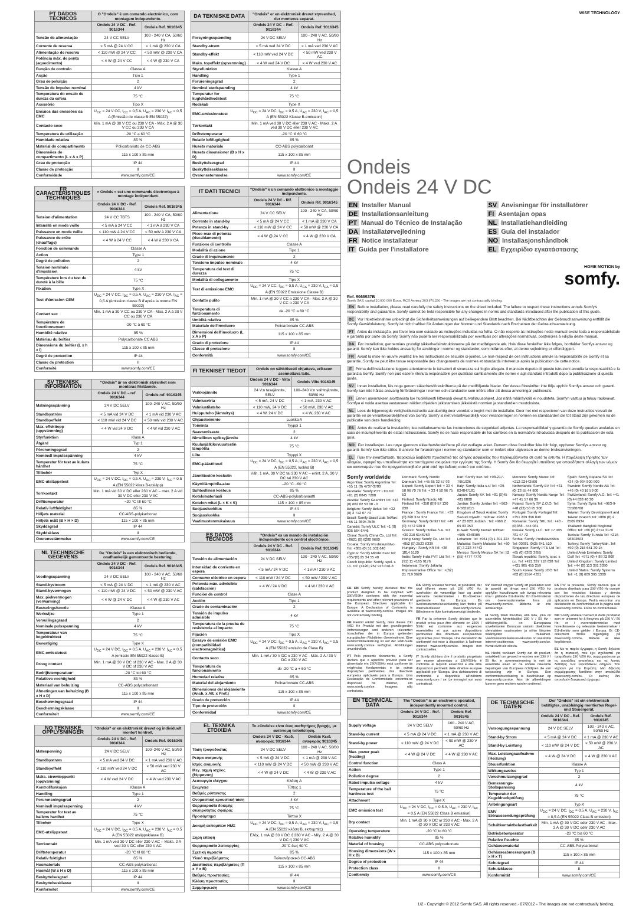| PT DADOS TÉCNICOS | O "Ondeis" é um comando electrónico, com montagem independente. | |
| --- | --- | --- |
| | Ondeis 24 V DC - Ref. 9016344 | Ondeis Ref. 9016345 |
| Tensão de alimentação | 24 V CC SELV | 100 - 240 V CA, 50/60 Hz |
| Corrente de reserva | < 5 mA @ 24 V CC | < 1 mA @ 230 V CA |
| Alimentação de reserva | < 110 mW @ 24 V CC | < 50 mW @ 230 V CA |
| Potência máx. de ponta (aquecimento) | < 4 W @ 24 V CC | < 4 W @ 230 V CA |
| Função de controlo | Classe A | |
| Acção | Tipo 1 | |
| Grau de poluição | 2 | |
| Tensão de impulso nominal | 4 kV | |
| Temperatura do ensaio de dureza da esfera | 75 °C | |
| Acessório | Tipo X | |
| Ensaios das emissões da EMC | U<sub>CC</sub> = 24 V CC, I<sub>CC</sub> = 0,5 A, U<sub>AC</sub> = 230 V, I<sub>AC</sub> = 0,5 A (Emissão de classe B EN 55022) | |
| Contacto seco | Mín. 1 mA @ 30 V CC ou 230 V CA - Máx. 2 A @ 30 V CC ou 230 V CA | |
| Temperatura de utilização | -20 °C a 60 °C | |
| Humidade relativa | 85 % | |
| Material do compartimento | Policarbonato de CC-ABS | |
| Dimensões do compartimento (L x A x P) | 115 x 100 x 85 mm | |
| Grau de protecção | IP 44 | |
| Classe de protecção | II | |
| Conformidade | www.somfy.com/CE | |
| FR CARACTÉRISTIQUES TECHNIQUES | « Ondeis » est une commande électronique à montage indépendant. | |
| --- | --- | --- |
| | Ondeis 24 V DC - Ref. 9016344 | Ondeis Ref. 9016345 |
| Tension d'alimentation | 24 V CC TBTS | 100 - 240 V CA, 50/60 Hz |
| Intensité en mode veille | < 5 mA à 24 V CC | < 1 mA à 230 V CA |
| Puissance en mode veille | < 110 mW à 24 V CC | < 50 mW à 230 V CA |
| Puissance de crête (chauffage) | < 4 W à 24 V CC | < 4 W à 230 V CA |
| Fonction de commande | Classe A | |
| Action | Type 1 | |
| Degré de pollution | 2 | |
| Tension nominale d'impulsion | 4 kV | |
| Température lors du test de dureté à la bille | 75 °C | |
| Fixation | Type X | |
| Test d'émission CEM | U<sub>DC</sub> = 24 V CC, I<sub>DC</sub> = 0,5 A, U<sub>AC</sub> = 230 V CA, I<sub>AC</sub> = 0,5 A (émission classe B d'après la norme EN 55022) | |
| Contact sec | Min. 1 mA à 30 V CC ou 230 V CA - Max. 2 A à 30 V CC ou 230 V CA | |
| Température de fonctionnement | -20 °C à 60 °C | |
| Humidité relative | 85 % | |
| Matériau du boîtier | Polycarbonate CC ABS | |
| Dimensions du boîtier (L x h x l) | 115 x 100 x 85 mm | |
| Degré de protection | IP 44 | |
| Classe de protection | II | |
| Conformité | www.somfy.com/CE | |
| SV TEKNISK INFORMATION | "Ondeis" är en elektronisk styrenhet som monteras fristående. | |
| --- | --- | --- |
| | Ondeis 24 V DC – ref. 9016344 | Ondeis ref. 9016345 |
| Matningsspänning | 24 V DC SELV | 100–240 V AC, 50/60 Hz |
| Standbyström | < 5 mA vid 24 V DC | < 1 mA vid 230 V AC |
| Standbyeffekt | < 110 mW vid 24 V DC | < 50 mW vid 230 V AC |
| Max. effekttopp (uppvärmning) | < 4 W vid 24 V DC | < 4 W vid 230 V AC |
| Styrfunktion | Klass A | |
| Åtgärd | Typ 1 | |
| Föroreningsgrad | 2 | |
| Nominell impulsspänning | 4 kV | |
| Temperatur för test av kulans hårdhet | 75 °C | |
| Tillbehör | Typ X | |
| EMC-utsläppstest | U<sub>DC</sub> = 24 V DC, I<sub>DC</sub> = 0,5 A, U<sub>AC</sub> = 230 V, I<sub>AC</sub> = 0,5 A (EN 55022 klass B-utsläpp) | |
| Torrkontakt | Min. 1 mA vid 30 V DC eller 230 V AC – max. 2 A vid 30 V DC eller 230 V AC | |
| Drifttemperatur | −20 °C till 60 °C | |
| Relativ luftfuktighet | 85 % | |
| Höljets material | CC-ABS-polykarbonat | |
| Höljets mått (B × H × D) | 115 × 100 × 85 mm | |
| Skyddsgrad | IP 44 | |
| Skyddsklass | II | |
| Överensstämmelse | www.somfy.com/CE | |
| NL TECHNISCHE GEGEVENS | De "Ondeis" is een elektronisch bediende, onafhankelijk gemonteerde besturing. | |
| --- | --- | --- |
| | Ondeis 24 V DC - Ref. 9016344 | Ondeis Ref. 9016345 |
| Voedingsspanning | 24 V DC SELV | 100 - 240 V AC, 50/60 Hz |
| Stand-bystroom | < 5 mA @ 24 V DC | < 1 mA @ 230 V AC |
| Stand-byvermogen | < 110 mW @ 24 V DC | < 50 mW @ 230 V AC |
| Max. piekvermogen (verwarming) | < 4 W @ 24 V DC | < 4 W @ 230 V AC |
| Besturingsfunctie | Klasse A | |
| Werkwijze | Type 1 | |
| Vervuilingsgraad | 2 | |
| Nominale pulsspanning | 4 kV | |
| Temperatuur van kogeldruktest | 75 °C | |
| Bevestiging | Type X | |
| EMC-emissietest | U<sub>DC</sub> = 24 V DC, I<sub>DC</sub> = 0,5 A, U<sub>AC</sub> = 230 V, I<sub>AC</sub> = 0,5 A (emissie EN 55022 klasse B) | |
| Droog contact | Min. 1 mA @ 30 V DC of 230 V AC - Max. 2 A @ 30 V DC of 230 V AC | |
| Bedrijfstemperatuur | -20 °C tot 60 °C | |
| Relatieve vochtigheid | 85 % | |
| Materiaal van behuizing | CC-ABS polycarbonaat | |
| Afmetingen van behuizing (B x H x D) | 115 x 100 x 85 mm | |
| Beschermingsgraad | IP 44 | |
| Beschermingsklasse | II | |
| Conformiteit | www.somfy.com/CE | |
| NO TEKNISKE OPPLYSNINGER | "Ondeis" er en elektronisk drevet og individuelt montert kontroll. | |
| --- | --- | --- |
| | Ondeis 24 V DC - Ref. 9016344 | Ondeis Ref. 9016345 |
| Matespenning | 24 V DC SELV | 100–240 V AC, 50/60 Hz |
| Standbystrøm | < 5 mA ved 24 V DC | < 1 mA ved 230 V AC |
| Standbyeffekt | < 110 mW ved 24 V DC | < 50 mW ved 230 V AC |
| Maks. strømtoppunkt (oppvarming) | < 4 W ved 24 V DC | < 4 W ved 230 V AC |
| Kontrollfunksjon | Klasse A | |
| Handling | Type 1 | |
| Forurensningsgrad | 2 | |
| Nominell impulsspenning | 4 kV | |
| Temperatur for test av ballens hardhet | 75 °C | |
| Tilbehør | Type X | |
| EMC-utslippstest | U<sub>DC</sub> = 24 V DC, I<sub>DC</sub> = 0,5 A, U<sub>AC</sub> = 230 V, I<sub>AC</sub> = 0,5 A (EN 55022 utslippsklasse B) | |
| Tørrkontakt | Min. 1 mA ved 30 V DC eller 230 V AC – Maks. 2 A ved 30 V DC eller 230 V AC | |
| Driftstemperatur | -20 °C til 60 °C | |
| Relativ fuktighet | 85 % | |
| Husmateriale | CC-ABS polykarbonat | |
| Husmål (W x H x D) | 115 x 100 x 85 mm | |
| Beskyttelsesgrad | IP 44 | |
| Beskyttelsesklasse | II | |
| Konformitet | www.somfy.com/CE | |
| DA TEKNISKE DATA | "Ondeis" er en elektronisk drevet styreenhed, der monteres separat. | |
| --- | --- | --- |
| | Ondeis 24 V DC – Ref. 9016344 | Ondeis Ref. 9016345 |
| Forsyningsspænding | 24 V DC SELV | 100 - 240 V AC, 50/60 Hz |
| Standby-strøm | < 5 mA ved 24 V DC | < 1 mA ved 230 V AC |
| Standby-effekt | < 110 mW ved 24 V DC | < 50 mW ved 230 V AC |
| Maks. topeffekt (opvarmning) | < 4 W ved 24 V DC | < 4 W ved 230 V AC |
| Styrefunktion | Klasse A | |
| Handling | Type 1 | |
| Forureningsgrad | 2 | |
| Nominel stødspænding | 4 kV | |
| Temperatur for kuglehårdhedstest | 75 °C | |
| Redskab | Type X | |
| EMC-emissionstest | U<sub>DC</sub> = 24 V DC, I<sub>DC</sub> = 0,5 A, U<sub>AC</sub> = 230 V, I<sub>AC</sub> = 0,5 A (EN 55022 Klasse B-emission) | |
| Tørkontakt | Min. 1 mA ved 30 V DC eller 230 V AC - Maks. 2 A ved 30 V DC eller 230 V AC | |
| Driftstemperatur | -20 °C til 60 °C | |
| Relativ luftfugtighed | 85 % | |
| Husets materiale | CC-ABS polycarbonat | |
| Husets dimensioner (B x H x D) | 115 x 100 x 85 mm | |
| Beskyttelsesgrad | IP 44 | |
| Beskyttelsesklasse | II | |
| Overensstemmelse | www.somfy.com/CE | |
| IT DATI TECNICI | "Ondeis" è un comando elettronico a montaggio indipendente. | |
| --- | --- | --- |
| | Ondeis 24 V DC - Rif. 9016344 | Ondeis Rif. 9016345 |
| Alimentazione | 24 V CC SELV | 100 - 240 V CA, 50/60 Hz |
| Corrente in stand-by | < 5 mA @ 24 V CC | < 1 mA @ 230 V CA |
| Potenza in stand-by | < 110 mW @ 24 V CC | < 50 mW @ 230 V CA |
| Picco max di potenza (riscaldamento) | < 4 W @ 24 V CC | < 4 W @ 230 V CA |
| Funzione di controllo | Classe A | |
| Modalità di azione | Tipo 1 | |
| Grado di inquinamento | 2 | |
| Tensione impulso nominale | 4 kV | |
| Temperatura del test di durezza | 75 °C | |
| Modalità di collegamento | Tipo X | |
| Test di emissione EMC | U<sub>DC</sub> = 24 V CC, I<sub>DC</sub> = 0,5 A, U<sub>CA</sub> = 230 V, I<sub>CA</sub> = 0,5 A (EN 55022 Emissione Classe B) | |
| Contatto pulito | Min. 1 mA @ 30 V CC o 230 V CA - Max. 2 A @ 30 V CC o 230 V CA | |
| Temperatura di funzionamento | da -20 °C a 60 °C | |
| Umidità relativa | 85 % | |
| Materiale dell'involucro | Policarbonato CC-ABS | |
| Dimensioni dell'involucro (L x A x P) | 115 x 100 x 85 mm | |
| Grado di protezione | IP 44 | |
| Classe di protezione | II | |
| Conformità | www.somfy.com/CE | |
| FI TEKNISET TIEDOT | Ondeis on sähköisesti ohjattava, erikseen asennettava laite. | |
| --- | --- | --- |
| | Ondeis 24 V DC - Viite 9016344 | Ondeis Viite 9016345 |
| Verkkojännite | 24 V:n tasajännite, SELV | 100–240 V:n vaihtojännite, 50/60 Hz |
| Valmiusvirta | < 5 mA, 24 V DC | < 1 mA, 230 V AC |
| Valmiustilateho | < 110 mW, 24 V DC | < 50 mW, 230 V AC |
| Huipputeho (lämmitys) | < 4 W, 24 V DC | < 4 W, 230 V AC |
| Ohjaustoiminto | Luokka A | |
| Toiminta | Tyyppi 1 | |
| Saastumisaste | 2 | |
| Nimellinen syöksyjännite | 4 kV | |
| Kuulanjälkikovuustestin lämpötila | 75 °C | |
| Liite | Tyyppi X | |
| EMC-päästötesti | U<sub>DC</sub> = 24 V DC, I<sub>DC</sub> = 0,5 A, U<sub>AC</sub> = 230 V, I<sub>AC</sub> = 0,5 A (EN 55022, luokka B) | |
| Jännitteetön kosketin | Väh. 1 mA, 30 V DC tai 230 V AC – enint. 2 A, 30 V DC tai 230 V AC | |
| Käyttölämpötila-alue | –20 °C...60 °C | |
| Suhteellinen kosteus | 85 % | |
| Kotelomateriaali | CC-ABS-polykarbonaatti | |
| Kotelon mitat (L × K × S) | 115 × 100 × 85 mm | |
| Suojausluokitus | IP 44 | |
| Suojausluokka | II | |
| Vaatimustenmukaisuus | www.somfy.com/CE | |
| ES DATOS TÉCNICOS | "Ondeis" es un mando de instalación independiente con control electrónico. | |
| --- | --- | --- |
| | Ondeis 24 V DC - Ref. 9016344 | Ondeis Ref. 9016345 |
| Tensión de alimentación | 24 V DC SELV | 100 - 240 V AC, 50/60 Hz |
| Intensidad de corriente en espera | < 5 mA / 24 V DC | < 1 mA / 230 V AC |
| Consumo eléctrico en espera | < 110 mW / 24 V DC | < 50 mW / 230 V AC |
| Potencia máx. admisible (calefacción) | < 4 W / 24 V DC | < 4 W / 230 V AC |
| Función de control | Clase A | |
| Acción | Tipo 1 | |
| Grado de contaminación | 2 | |
| Tensión de impulso admisible | 4 kV | |
| Temperatura de la prueba de resistencia al impacto | 75 °C | |
| Fijación | Tipo X | |
| Ensayo de emisión EMC (compatibilidad electromagnética) | U<sub>DC</sub> = 24 V DC, I<sub>DC</sub> = 0,5 A, U<sub>AC</sub> = 230 V, I<sub>AC</sub> = 0,5 A (EN 55022 emisión de Clase B) | |
| Contacto seco | Mín. 1 mA / 30 V DC o 230 V AC - Máx. 2 A / 30 V DC o 230 V AC | |
| Temperatura de funcionamiento | de -20 °C a + 60 °C | |
| Humedad relativa | 85 % | |
| Material del alojamiento | Policarbonato CC-ABS | |
| Dimensiones del alojamiento (Anch. x Alt. x Prof.) | 115 x 100 x 85 mm | |
| Grado de protección | IP 44 | |
| Tipo de protección | II | |
| Conformidad | www.somfy.com/CE | |
| EL ΤΕΧΝΙΚΑ ΣΤΟΙΧΕΙΑ | Το «Ondeis» είναι ένας αισθητήρας βροχής, με αυτόνομη τοποθέτηση. | |
| --- | --- | --- |
| | Ondeis 24 V DC - Κωδ. αναφοράς 9016344 | Ondeis Κωδ. αναφοράς 9016345 |
| Τάση τροφοδοσίας | 24 V DC SELV | 100 - 240 V AC, 50/60 Hz |
| Ρεύμα αναμονής | < 5 mA @ 24 V DC | < 1 mA @ 230 V AC |
| Ισχύς αναμονής | < 110 mW @ 24 V DC | < 50 mW @ 230 V AC |
| Μεγ. αιχμή ισχύος (θέρμανση) | < 4 W @ 24 V DC | < 4 W @ 230 V AC |
| Λειτουργία ελέγχου | Κλάση A | |
| Ενέργεια | Τύπος 1 | |
| Βαθμός ρύπανσης | 2 | |
| Ονομαστική κρουστική τάση | 4 kV | |
| Θερμοκρασία δοκιμής σκληρότητας σφαίρας | 75 °C | |
| Προσάρτημα | Τύπου X | |
| Δοκιμή εκπομπών ΗΜΣ | U<sub>DC</sub> = 24 V DC, I<sub>DC</sub> = 0,5 A, U<sub>AC</sub> = 230 V, I<sub>AC</sub> = 0,5 A (EN 55022 κλάση B, εκπομπές) | |
| Ξηρή επαφή | Ελάχ. 1 mA @ 30 V DC ή 230 V AC - Μέγ. 2 A @ 30 V DC ή 230 V AC | |
| Θερμοκρασία λειτουργίας | -20°C έως 60°C | |
| Σχετική υγρασία | 85 % | |
| Υλικό περιβλήματος | Πολυανθρακικό CC-ABS | |
| Διαστάσεις περιβλήματος (Π x Υ x Β) | 115 x 100 x 85 mm | |
| Βαθμός προστασίας | IP 44 | |
| Κλάση προστασίας | II | |
| Συμμόρφωση | www.somfy.com/CE | |
WISE TECHNOLOGY
Ondeis
Ondeis 24 V DC
EN Installer Manual
SV Anvisningar för installatörer
DE Installationsanleitung
FI Asentajan opas
PT Manual do Técnico de Instalação
NL Installatiehandleiding
DA Installatørvejledning
ES Guía del instalador
FR Notice installateur
NO Installasjonshåndbok
IT Guida per l'installatore
EL Εγχειρίδιο εγκατάστασης
HOME MOTION by
somfy.
Ref. 5068537B
Somfy SAS, capital 20.000.000 Euros, RCS Annecy 303.970.230 - The images are not contractually binding.
EN Before installation, please read carefully the safety instructions on the sheet included. The failure to respect these instructions annuls Somfy's responsibility and guarantee. Somfy cannot be held responsible for any changes in norms and standards introduced after the publication of this guide.
DE Vor Inbetriebnahme unbedingt die Sicherheitsanweisungen auf beiliegendem Blatt beachten. Bei Nichtbeachten der Gebrauchsanweisung entfällt die Somfy Gewährleistung. Somfy ist nicht haftbar für Änderungen der Normen und Standards nach Erscheinen der Gebrauchsanweisung.
PT Antes da instalação, por favor leia com cuidado as instruções incluídas na folha. O não respeito às instruções neste manual exclui toda a responsabilidade e garantia por parte da Somfy. Somfy não poderá ser responsabilizada por eventuais por alterações normativas, posteriores à edição deste manual.
DA Før installation, gennemlæs grundigt sikkerhedsinstruktionerne på det medfølgende ark. Hvis disse forskrifter ikke følges, bortfalder Somfys ansvar og garanti. Somfy kan ikke holdes ansvarlig for ændringer i normer og standarder, som indføres efter, at denne vejledning er offentliggjort.
FR Avant la mise en œuvre veuillez lire les instructions de sécurité ci-jointes. Le non-respect de ces instructions annule la responsabilité de Somfy et sa garantie. Somfy ne peut être tenue responsable des changements de normes et standards intervenus après la publication de cette notice.
IT Prima dell'installazione leggere attentamente le istruzioni di sicurezza sul foglio allegato. Il mancato rispetto di queste istruzioni annulla la responsabilità e la garanzia Somfy. Somfy non può essere ritenuta responsabile per qualsiasi cambiamento alle norme e agli standard introdotti dopo la pubblicazione di questa guida.
SV Innan installation, läs noga genom säkerhetsföreskrifterna på det medföljande bladet. Om dessa föreskrifter inte följs upphör Somfys ansvar och garanti. Somfy kan inte hållas ansvarig förförändringar i normer och standarder som införs efter att dessa anvisningar publicerats.
FI Ennen asennuksen aloittamista lue huolellisesti liitteessä olevat turvallisuusohjeet. Jos näitä määräyksiä ei noudateta, Somfyn vastuu ja takuu raukeavat. Somfya ei voida asettaa vastuuseen näiden ohjeiden julkistamisen jälkeisistä normien ja standardien muutoksista.
NL Lees de bijgevoegde veiligheidsinstructie aandachtig door voordat u begint met de installatie. Door het niet respecteren van deze instructies vervalt de garantie en de verantwoordelijkheid van Somfy. Somfy is niet verantwoordelijk voor veranderingen in normen en standaarden die tot stand zijn gekomen na de publicatie van deze handleiding.
ES Antes de realizar la instalación, lea cuidadosamente las instrucciones de seguridad adjuntas. La responsabilidad y garantía de Somfy quedan anuladas en caso de incumplimiento de estas instrucciones. Somfy no se hace responsable de los cambios en la normativa introducida después de la publicación de esta guía.
NO Før installasjon. Les nøye gjennom sikkerhetsforskriftene på det vedlagte arket. Dersom disse forskrifter ikke blir fulgt, opphører Somfys ansvar og garanti. Somfy kan ikke stilles til ansvar for forandringer i normer og standarder som er innført etter utgivelsen av denne bruksanvisningen.
EL Πριν την εγκατάσταση, παρακαλώ διαβάστε προσεκτικά της οδηγίες ασφαλείας που περιλαμβάνονται σε αυτό το έντυπο. Η παράλειψη τήρησης των οδηγιών, αφαιρεί την υπευθυνότητα και ταυτόχρονα ακυρώνει την εγγύηση της Somfy. Η Somfy δεν θα θεωρηθεί υπεύθυνη για οποιαδήποτε αλλαγή των νόμων και κανονισμών που θα πραγματοποιηθούν μετά από την έκδοση αυτού του εντύπου.
Somfy worldwide
Argentina: Somfy Argentina Tel: +55 11 (0) 4737-3700
Australia: Somfy PTY LTD Tel: +61 (2) 8845 7200
Austria: Somfy GesmbH Tel: +43 (0) 662 62 53 08 - 0
Belgium: Somfy Belux Tel: +32 (0) 2 712 07 70
Brasil: Somfy Brasil Ltda Tel/fax: +55 11 3695 3585
Canada: Somfy ULC Tel: +1 (0) 905 564 6446
China: Somfy China Co. Ltd Tel: +8621 (0) 6280 9660
Croatia: Somfy Predstavništvo Tel: +385 (0) 51 502 640
Cyprus: Somfy Middle East Tel: +357(0) 25 34 55 40
Czech Republic: Somfy, spol. s r.o. Tel: (+420) 267 913 076-8
Denmark: Somfy Nordic Danmark Tel: +45 65 32 57 93
Export: Somfy Export Tel: + 33 4 50 96 70 76 Tel: + 33 4 50 96 75 53
Finland: Somfy Nordic AB Finland Tel: +358 (0)9 57 130 230
France : Somfy France Tel. : +33 (0) 820 374 374
Germany: Somfy GmbH Tel: +49 (0) 7472 930 0
Greece: Somfy Hellas S.A. Tel: +30 210 6146768
Hong Kong: Somfy Co. Ltd Tel: +852 (0) 2523 6339
Hungary : Somfy Kft Tel: +36 1814 5120
India: Somfy India PVT Ltd Tel : +(91) 11 4165 9176
Indonesia: Somfy Jakarta Representative Office Tel : +(62) 21 719 3620
Iran: Somfy Iran Tel: +98-217-7951036
Italy: Somfy Italia s.r.l Tel: +39-024847181
Japan: Somfy KK Tel: +81 (0)45 481 6800
Jordan: Somfy Jordan Tel: +962-6-5821615
Kingdom of Saudi Arabia: Somfy Saoudi Riyadh : Tel/Fax: +966 1 47 23 020 Jeddah : Tel: +966 2 69 83 353
Kuwait: Somfy Kuwait Tel/Fax: +965 4348906
Lebanon: Tel: +961 (0) 1 391 224
Malaisia: Somfy Malaisia Tel: +60 (0) 3 228 74743
Mexico: Somfy Mexico SA Tel: 52 (55) 4777 7770
Morocco: Somfy Maroc Tel: +212-22443500
Netherlands: Somfy BV Tel: +31 (0) 23 55 44 900
Norway: Somfy Nordic Norge Tel: +47 41 57 66 39
Poland: Somfy SP Z.O.O. Tel: +48 (22) 50 95 300
Portugal: Somfy Portugal Tel: +351 229 396 840
Romania: Somfy SRL Tel.: +40 - (0)368 - 444 081
Russia: Somfy LLC. Tel: +7 495 781 47 72
Serbia: Somfy Predstavništvo Tel: 00381 (0)25 841 510
Singapore: Somfy PTE Ltd Tel: +65 (0) 6383 3855
Slovak republic: Somfy, spol. s r.o. Tel: +421 337 718 638 Tel: +421 905 455 259
South Korea: Somfy JOO Tel: +82 (0) 2594 4331
Spain: Somfy Espana SA Tel: +34 (0) 934 800 900
Sweden: Somfy Nordic AB Tel: +46 (0) 40 16 59 00
Switzerland: Somfy A.G. Tel: +41 (0) 44 838 40 30
Syria: Somfy Syria Tel: +963-9-55580700
Taiwan: Somfy Development and Taiwan Branch Tel: +886 (0) 2 8509 8934
Thailand: Bangkok Regional Office Tel: +66 (0) 2714 3170
Tunisia: Somfy Tunisia Tel: +216-98303603
Turkey: Somfy TurkeyMah. Tel: +90 (0) 216 651 30 15
United Arab Emirates: Somfy Gulf Tel: +971 (0) 4 88 32 808
United Kingdom: Somfy Limited Tel: +44 (0) 113 391 3030
United States: Somfy Systems Tel: +1 (0) 609 395 1300
CE EN Somfy hereby declares that the product designed to be supplied with 230V/50Hz conforms with the essential requirements and other relevant provisions of the European Directives applicable for Europe. A Declaration of Conformity is available at www.somfy.com/ce. Images are not contractually binding.
DE Hiermit erklärt Somfy, dass dieses 230 V/50 Hz Produkt mit den grundlegenden Anforderungen und anderen relevanten Vorschriften der in Europa geltenden europäischen Richtlinien übereinstimmt. Eine Konformitätserklärung ist auf der Web-Seite www.somfy.com/ce verfügbar. Abbildungen unverbindlich.
PT Pelo presente documento, a Somfy declara que o aparelho previsto para ser alimentado em 230V/50Hz está conforme às exigências fundamentais e às outras disposições pertinentes das directivas europeias aplicáveis para a Europa. Uma Declaração de Conformidade encontra-se disponível na Internet, em www.somfy.com/ce. Imagens não contratuais.
DA Somfy erklærer hermed, at produktet, der skal tilføres strøm på 230 V/50 Hz, overholder de væsentlige krav og andre relevante bestemmelser i EU-direktiver gældende for Europa. En overensstemmelseserklæring kan findes på internetadressen www.somfy.com/ce. Billederne er ikke kontraktmæssigt bindende.
FR Par la présente Somfy déclare que le produit prévu pour être alimenté en 230V / 50Hz est conforme aux exigences essentielles et aux autres dispositions pertinentes des directives européennes applicables pour l'Europe. Une déclaration de conformité est mise à disposition à l'adresse internet www.somfy.com/ce. Images non contractuelles.
IT Somfy dichiara che il prodotto progettato per essere alimentato a 230V/50Hz è conforme ai requisiti essenziali e alle altre disposizioni pertinenti delle direttive europee applicabili per l'Europa. Una dichiarazione di conformità è disponibile all'indirizzo www.somfy.com / ce. Le immagini non sono contrattuali.
SV Härmed intygar Somfy att produkten som är avsedd att drivas med 230 V/50 Hz uppfyller huvudkraven och övriga relevanta krav i gällande EU-direktiv. En EG-försäkran om överensstämmelse finns på www.somfy.com/ce. Bilderna är inte avtalsenliga.
FI Somfy täten ilmoittaa, että laite, joka on suunniteltu käytettäväksi 230 V / 50 Hz -sähkönsyötöllä, on Euroopassa sovellettavien Euroopan unionin direktiivien olennaisten vaatimusten ja niihin liittyvien määräysten mukainen. Vaatimustenmukaisuusvakuutus on saatavilla internet-osoitteessa www.somfy.com/ce. Kuvat eivät ole sitovia.
NL Hierbij verklaart Somfy dat dit product, ontwikkeld om gevoed te worden met 230 V / 50 Hz, in overeenstemming is met de essentiële eisen en de andere relevante bepalingen van Europese richtlijnen die van toepassing zijn in Europa. Een conformiteitsverklaring is beschikbaar op www.somfy.com/ce. Aan de afbeeldingen kunnen geen rechten worden ontleend.
ES Por la presente, Somfy declara que el producto diseñado para 230 V/50 Hz cumple con los requisitos básicos y demás disposiciones de las directivas europeas de aplicación en Europa. Podrá encontrar una declaración de conformidad en la página web www.somfy.com/ce. Fotos no contractuales.
NO Somfy erklærer herved at dette produktet som er utformet for å forsynes på 230 V / 50 Hz, er i overensstemmelse med hovedkravene og relevante bestemmelser i EU-direktiv som gjelder i Europa. Et CE-dokument finnes tilgjengelig på www.somfy.com/ce. Bildene er ikke forpliktende.
EL Με το παρόν έγγραφο, η Somfy δηλώνει ότι η συσκευή, που έχει σχεδιαστεί για τροφοδοσία 230 V/50 Hz, συμμορφώνεται με τις ουσιώδεις απαιτήσεις και τις λοιπές διατάξεις των ευρωπαϊκών οδηγιών που ισχύουν για την Ευρώπη. Μια δήλωση συμμόρφωσης διατίθεται στην ιστοσελίδα www.somfy.com/ce. Οι εικόνες δεν αποτελούν δεσμευτικό έγγραφο.
| EN TECHNICAL DATA | The "Ondeis" is an electronic operated, independently mounted control. | |
| --- | --- | --- |
| | Ondeis 24 V DC - Ref. 9016344 | Ondeis Ref. 9016345 |
| Supply voltage | 24 V DC SELV | 100 - 240 V AC, 50/60 Hz |
| Stand-by current | < 5 mA @ 24 V DC | < 1 mA @ 230 V AC |
| Stand-by power | < 110 mW @ 24 V DC | < 50 mW @ 230 V AC |
| Max. power peak (heating) | < 4 W @ 24 V DC | < 4 W @ 230 V AC |
| Control function | Class A | |
| Action | Type 1 | |
| Pollution degree | 2 | |
| Rated impulse voltage | 4 kV | |
| Temperature of the ball hardness test | 75 °C | |
| Attachment | Type X | |
| EMC emission test | U<sub>DC</sub> = 24 V DC, I<sub>DC</sub> = 0.5 A, U<sub>AC</sub> = 230 V, I<sub>AC</sub> = 0.5 A (EN 55022 Class B emission) | |
| Dry contact | Min. 1 mA @ 30 V DC or 230 V AC - Max. 2 A @ 30 V DC or 230 V AC | |
| Operating temperature | -20 °C to 60 °C | |
| Relative humidity | 85 % | |
| Material of housing | CC-ABS polycarbonate | |
| Housing dimensions (W x H x D) | 115 x 100 x 85 mm | |
| Degree of protection | IP 44 | |
| Protection class | II | |
| Conformity | www.somfy.com/CE | |
| DE TECHNISCHE DATEN | Der "Ondeis" ist ein elektronisch betätigtes, unabhängig montiertes Regel- und Steuergerät. | |
| --- | --- | --- |
| | Ondeis 24 V DC - Ref. 9016344 | Ondeis Ref. 9016345 |
| Versorgungsspannung | 24 V DC SELV | 100 - 240 V AC, 50/60 Hz |
| Stand-by Strom | < 5 mA @ 24 V DC | < 1 mA @ 230 V AC |
| Stand-by Leistung | < 110 mW @ 24 V DC | < 50 mW @ 230 V AC |
| Max. Leistungsaufnahme (Heizung) | < 4 W @ 24 V DC | < 4 W @ 230 V AC |
| Steuerfunktion | Klasse A | |
| Wirkungsweise | Typ 1 | |
| Verschmutzungsgrad | 2 | |
| Bemessungs-Stoßspannung | 4 kV | |
| Temperatur der Kugeldruckprüfung | 75 °C | |
| Anbringungsart | Typ X | |
| EMV Störaussendungsprüfung | U<sub>DC</sub> = 24 V DC, I<sub>DC</sub> = 0,5 A, U<sub>AC</sub> = 230 V, I<sub>AC</sub> = 0,5 A (EN 55022 Class B emission) | |
| Schaltkontaktbelastbarkeit | Min. 1 mA @ 30 V DC oder 230 V AC - Max. 2 A @ 30 V DC oder 230 V AC | |
| Betriebstemperatur | -20 °C bis 60 °C | |
| Relative Feuchte | 85 % | |
| Gehäusematerial | CC-ABS-Polycarbonat | |
| Gehäuseabmessungen (B x H x T) | 115 x 100 x 85 mm | |
| Schutzgrad | IP 44 | |
| Schutzklasse | II | |
| Konformität | www.somfy.com/CE | |
1/2 - Copyright © 2012 Somfy SAS. All rights reserved.- 07/2012 - The images are not contractually binding.